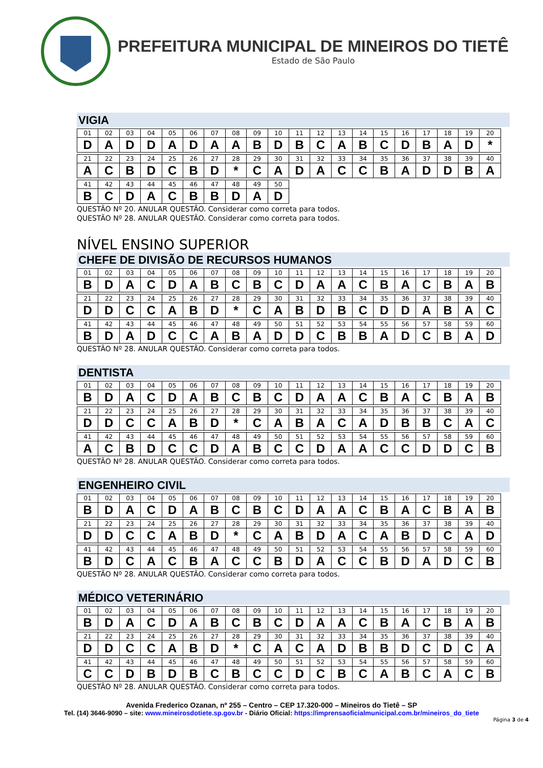PREFEITURA MUNICIPAL DE MINEIROS DO TIETÊ
Estado de São Paulo
VIGIA
| 01 | 02 | 03 | 04 | 05 | 06 | 07 | 08 | 09 | 10 | 11 | 12 | 13 | 14 | 15 | 16 | 17 | 18 | 19 | 20 |
| D | A | D | D | A | D | A | A | B | D | B | C | A | B | C | D | B | A | D | * |
| 21 | 22 | 23 | 24 | 25 | 26 | 27 | 28 | 29 | 30 | 31 | 32 | 33 | 34 | 35 | 36 | 37 | 38 | 39 | 40 |
| A | C | B | D | C | B | D | * | C | A | D | A | C | C | B | A | D | D | B | A |
| 41 | 42 | 43 | 44 | 45 | 46 | 47 | 48 | 49 | 50 |
| B | C | D | A | C | B | B | D | A | D |
QUESTÃO Nº 20. ANULAR QUESTÃO. Considerar como correta para todos.
QUESTÃO Nº 28. ANULAR QUESTÃO. Considerar como correta para todos.
NÍVEL ENSINO SUPERIOR
CHEFE DE DIVISÃO DE RECURSOS HUMANOS
| 01 | 02 | 03 | 04 | 05 | 06 | 07 | 08 | 09 | 10 | 11 | 12 | 13 | 14 | 15 | 16 | 17 | 18 | 19 | 20 |
| B | D | A | C | D | A | B | C | B | C | D | A | A | C | B | A | C | B | A | B |
| 21 | 22 | 23 | 24 | 25 | 26 | 27 | 28 | 29 | 30 | 31 | 32 | 33 | 34 | 35 | 36 | 37 | 38 | 39 | 40 |
| D | D | C | C | A | B | D | * | C | A | B | D | B | C | D | D | A | B | A | C |
| 41 | 42 | 43 | 44 | 45 | 46 | 47 | 48 | 49 | 50 | 51 | 52 | 53 | 54 | 55 | 56 | 57 | 58 | 59 | 60 |
| B | D | A | D | C | C | A | B | A | D | D | C | B | B | A | D | C | B | A | D |
QUESTÃO Nº 28. ANULAR QUESTÃO. Considerar como correta para todos.
DENTISTA
| 01 | 02 | 03 | 04 | 05 | 06 | 07 | 08 | 09 | 10 | 11 | 12 | 13 | 14 | 15 | 16 | 17 | 18 | 19 | 20 |
| B | D | A | C | D | A | B | C | B | C | D | A | A | C | B | A | C | B | A | B |
| 21 | 22 | 23 | 24 | 25 | 26 | 27 | 28 | 29 | 30 | 31 | 32 | 33 | 34 | 35 | 36 | 37 | 38 | 39 | 40 |
| D | D | C | C | A | B | D | * | C | A | B | A | C | A | D | B | B | C | A | C |
| 41 | 42 | 43 | 44 | 45 | 46 | 47 | 48 | 49 | 50 | 51 | 52 | 53 | 54 | 55 | 56 | 57 | 58 | 59 | 60 |
| A | C | B | D | C | C | D | A | B | C | C | D | A | A | C | C | D | D | C | B |
QUESTÃO Nº 28. ANULAR QUESTÃO. Considerar como correta para todos.
ENGENHEIRO CIVIL
| 01 | 02 | 03 | 04 | 05 | 06 | 07 | 08 | 09 | 10 | 11 | 12 | 13 | 14 | 15 | 16 | 17 | 18 | 19 | 20 |
| B | D | A | C | D | A | B | C | B | C | D | A | A | C | B | A | C | B | A | B |
| 21 | 22 | 23 | 24 | 25 | 26 | 27 | 28 | 29 | 30 | 31 | 32 | 33 | 34 | 35 | 36 | 37 | 38 | 39 | 40 |
| D | D | C | C | A | B | D | * | C | A | B | D | A | C | A | B | D | C | A | D |
| 41 | 42 | 43 | 44 | 45 | 46 | 47 | 48 | 49 | 50 | 51 | 52 | 53 | 54 | 55 | 56 | 57 | 58 | 59 | 60 |
| B | D | C | A | C | B | A | C | C | B | D | A | C | C | B | D | A | D | C | B |
QUESTÃO Nº 28. ANULAR QUESTÃO. Considerar como correta para todos.
MÉDICO VETERINÁRIO
| 01 | 02 | 03 | 04 | 05 | 06 | 07 | 08 | 09 | 10 | 11 | 12 | 13 | 14 | 15 | 16 | 17 | 18 | 19 | 20 |
| B | D | A | C | D | A | B | C | B | C | D | A | A | C | B | A | C | B | A | B |
| 21 | 22 | 23 | 24 | 25 | 26 | 27 | 28 | 29 | 30 | 31 | 32 | 33 | 34 | 35 | 36 | 37 | 38 | 39 | 40 |
| D | D | C | C | A | B | D | * | C | A | C | A | D | B | B | D | C | D | C | A |
| 41 | 42 | 43 | 44 | 45 | 46 | 47 | 48 | 49 | 50 | 51 | 52 | 53 | 54 | 55 | 56 | 57 | 58 | 59 | 60 |
| C | C | D | B | D | B | C | B | C | C | D | C | B | C | A | B | C | A | C | B |
QUESTÃO Nº 28. ANULAR QUESTÃO. Considerar como correta para todos.
Avenida Frederico Ozanan, nº 255 – Centro – CEP 17.320-000 – Mineiros do Tietê – SP
Tel. (14) 3646-9090 – site: www.mineirosdotiete.sp.gov.br - Diário Oficial: https://imprensaoficialmunicipal.com.br/mineiros_do_tiete
Página 3 de 4